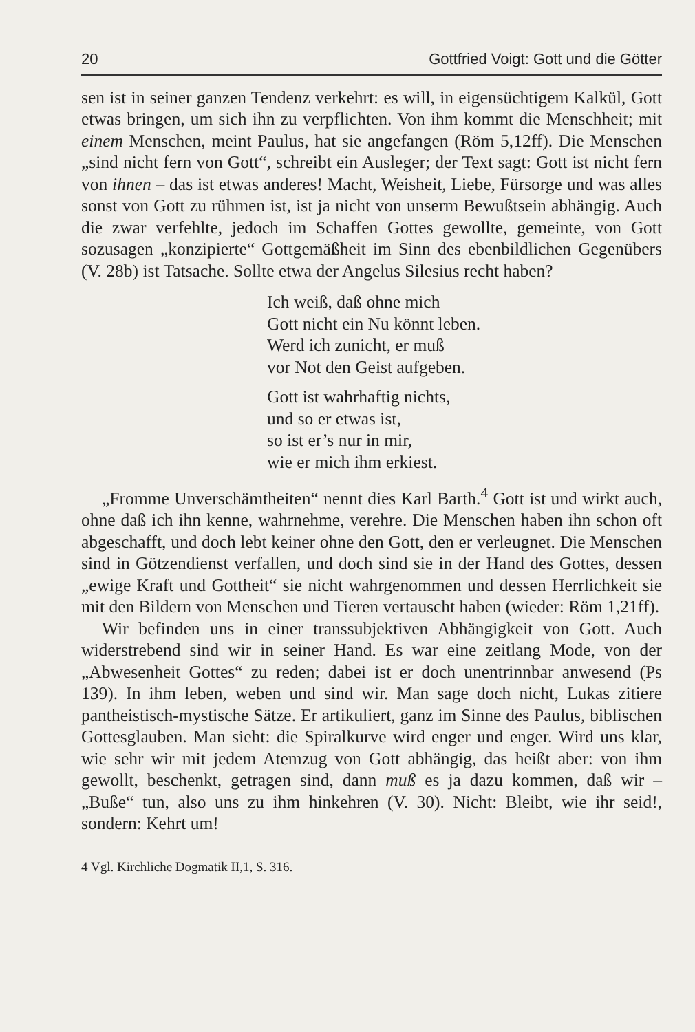20 Gottfried Voigt: Gott und die Götter
sen ist in seiner ganzen Tendenz verkehrt: es will, in eigensüchtigem Kalkül, Gott etwas bringen, um sich ihn zu verpflichten. Von ihm kommt die Menschheit; mit einem Menschen, meint Paulus, hat sie angefangen (Röm 5,12ff). Die Menschen „sind nicht fern von Gott“, schreibt ein Ausleger; der Text sagt: Gott ist nicht fern von ihnen – das ist etwas anderes! Macht, Weisheit, Liebe, Fürsorge und was alles sonst von Gott zu rühmen ist, ist ja nicht von unserm Bewußtsein abhängig. Auch die zwar verfehlte, jedoch im Schaffen Gottes gewollte, gemeinte, von Gott sozusagen „konzipierte“ Gottgemäßheit im Sinn des ebenbildlichen Gegenübers (V. 28b) ist Tatsache. Sollte etwa der Angelus Silesius recht haben?
Ich weiß, daß ohne mich
Gott nicht ein Nu könnt leben.
Werd ich zunicht, er muß
vor Not den Geist aufgeben.
Gott ist wahrhaftig nichts,
und so er etwas ist,
so ist er’s nur in mir,
wie er mich ihm erkiest.
„Fromme Unverschämtheiten“ nennt dies Karl Barth.<sup>4</sup> Gott ist und wirkt auch, ohne daß ich ihn kenne, wahrnehme, verehre. Die Menschen haben ihn schon oft abgeschafft, und doch lebt keiner ohne den Gott, den er verleugnet. Die Menschen sind in Götzendienst verfallen, und doch sind sie in der Hand des Gottes, dessen „ewige Kraft und Gottheit“ sie nicht wahrgenommen und dessen Herrlichkeit sie mit den Bildern von Menschen und Tieren vertauscht haben (wieder: Röm 1,21ff).
Wir befinden uns in einer transsubjektiven Abhängigkeit von Gott. Auch widerstrebend sind wir in seiner Hand. Es war eine zeitlang Mode, von der „Abwesenheit Gottes“ zu reden; dabei ist er doch unentrinnbar anwesend (Ps 139). In ihm leben, weben und sind wir. Man sage doch nicht, Lukas zitiere pantheistisch-mystische Sätze. Er artikuliert, ganz im Sinne des Paulus, biblischen Gottesglauben. Man sieht: die Spiralkurve wird enger und enger. Wird uns klar, wie sehr wir mit jedem Atemzug von Gott abhängig, das heißt aber: von ihm gewollt, beschenkt, getragen sind, dann muß es ja dazu kommen, daß wir – „Buße“ tun, also uns zu ihm hinkehren (V. 30). Nicht: Bleibt, wie ihr seid!, sondern: Kehrt um!
4 Vgl. Kirchliche Dogmatik II,1, S. 316.